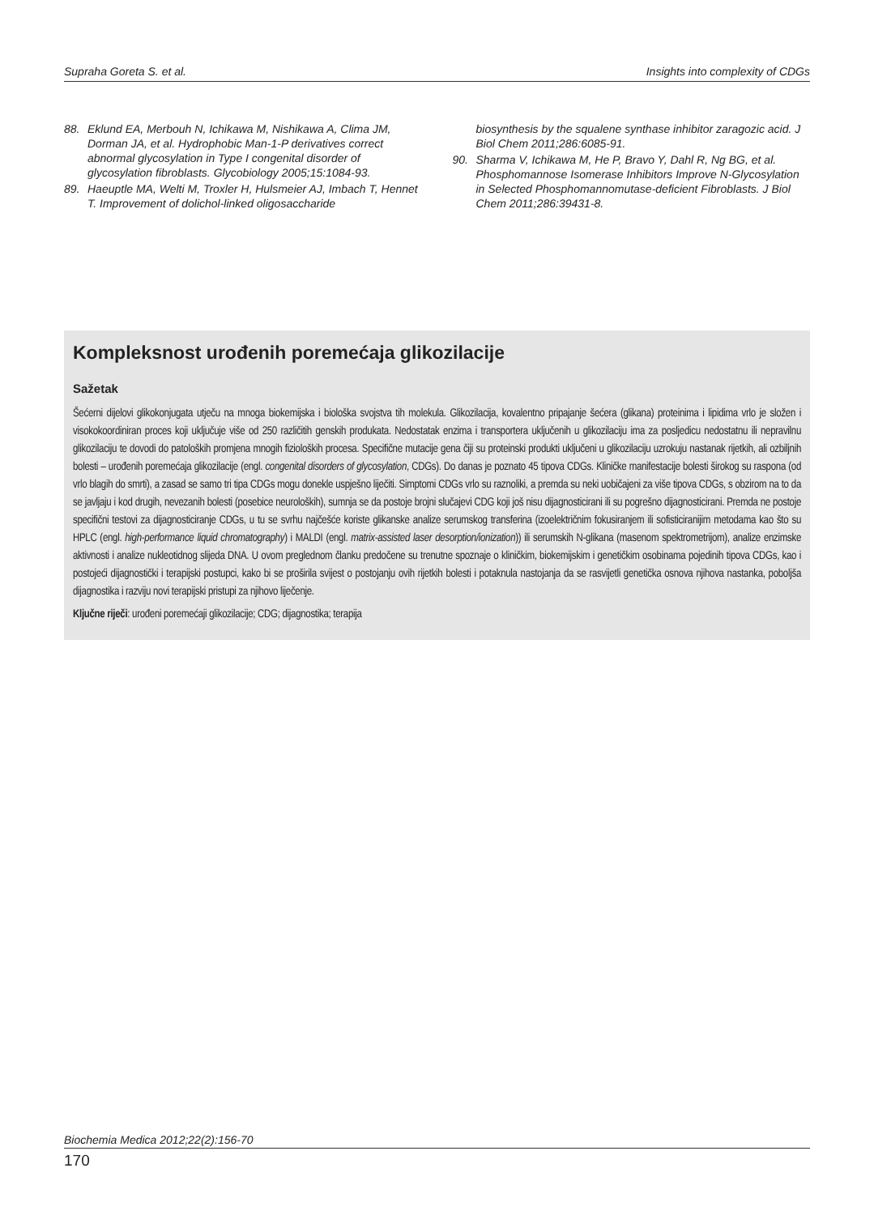Supraha Goreta S. et al. Insights into complexity of CDGs
88. Eklund EA, Merbouh N, Ichikawa M, Nishikawa A, Clima JM, Dorman JA, et al. Hydrophobic Man-1-P derivatives correct abnormal glycosylation in Type I congenital disorder of glycosylation fibroblasts. Glycobiology 2005;15:1084-93.
89. Haeuptle MA, Welti M, Troxler H, Hulsmeier AJ, Imbach T, Hennet T. Improvement of dolichol-linked oligosaccharide
biosynthesis by the squalene synthase inhibitor zaragozic acid. J Biol Chem 2011;286:6085-91.
90. Sharma V, Ichikawa M, He P, Bravo Y, Dahl R, Ng BG, et al. Phosphomannose Isomerase Inhibitors Improve N-Glycosylation in Selected Phosphomannomutase-deficient Fibroblasts. J Biol Chem 2011;286:39431-8.
Kompleksnost urođenih poremećaja glikozilacije
Sažetak
Šećerni dijelovi glikokonjugata utječu na mnoga biokemijska i biološka svojstva tih molekula. Glikozilacija, kovalentno pripajanje šećera (glikana) proteinima i lipidima vrlo je složen i visokokoordiniran proces koji uključuje više od 250 različitih genskih produkata. Nedostatak enzima i transportera uključenih u glikozilaciju ima za posljedicu nedostatnu ili nepravilnu glikozilaciju te dovodi do patoloških promjena mnogih fizioloških procesa. Specifične mutacije gena čiji su proteinski produkti uključeni u glikozilaciju uzrokuju nastanak rijetkih, ali ozbiljnih bolesti – urođenih poremećaja glikozilacije (engl. congenital disorders of glycosylation, CDGs). Do danas je poznato 45 tipova CDGs. Kliničke manifestacije bolesti širokog su raspona (od vrlo blagih do smrti), a zasad se samo tri tipa CDGs mogu donekle uspješno liječiti. Simptomi CDGs vrlo su raznoliki, a premda su neki uobičajeni za više tipova CDGs, s obzirom na to da se javljaju i kod drugih, nevezanih bolesti (posebice neuroloških), sumnja se da postoje brojni slučajevi CDG koji još nisu dijagnosticirani ili su pogrešno dijagnosticirani. Premda ne postoje specifični testovi za dijagnosticiranje CDGs, u tu se svrhu najčešće koriste glikanske analize serumskog transferina (izoelektričnim fokusiranjem ili sofisticiranijim metodama kao što su HPLC (engl. high-performance liquid chromatography) i MALDI (engl. matrix-assisted laser desorption/ionization)) ili serumskih N-glikana (masenom spektrometrijom), analize enzimske aktivnosti i analize nukleotidnog slijeda DNA. U ovom preglednom članku predočene su trenutne spoznaje o kliničkim, biokemijskim i genetičkim osobinama pojedinih tipova CDGs, kao i postojeći dijagnostički i terapijski postupci, kako bi se proširila svijest o postojanju ovih rijetkih bolesti i potaknula nastojanja da se rasvijetli genetička osnova njihova nastanka, poboljša dijagnostika i razviju novi terapijski pristupi za njihovo liječenje.
Ključne riječi: urođeni poremećaji glikozilacije; CDG; dijagnostika; terapija
Biochemia Medica 2012;22(2):156-70
170